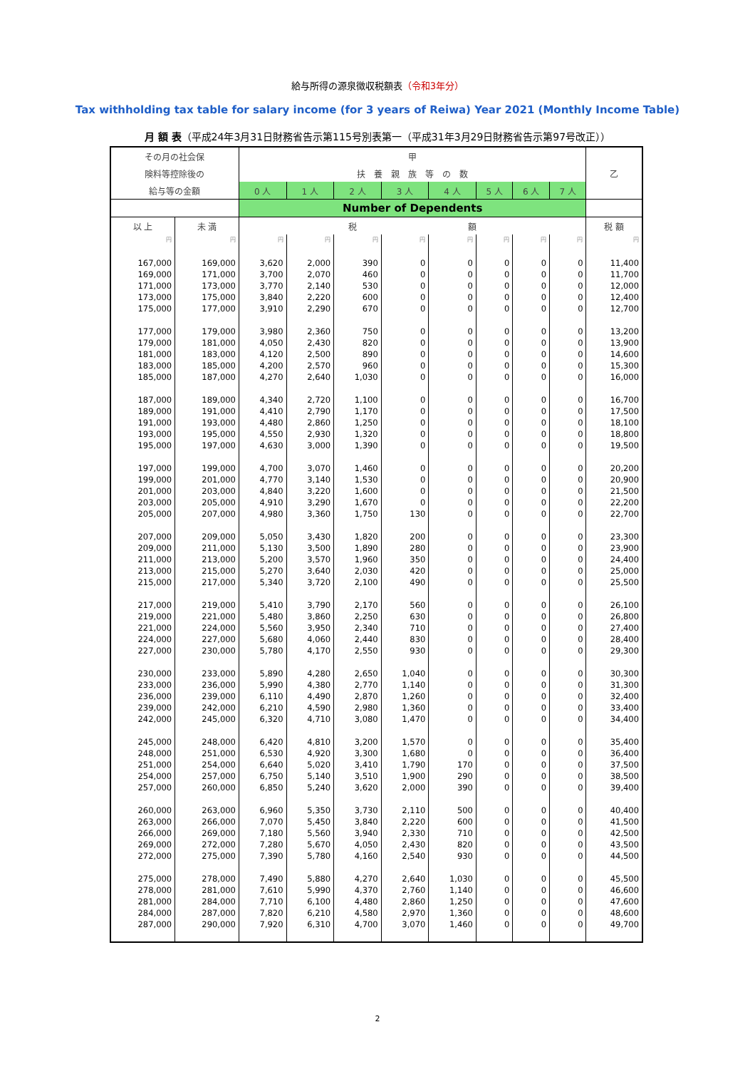給与所得の源泉徴収税額表（令和3年分）
Tax withholding tax table for salary income (for 3 years of Reiwa) Year 2021 (Monthly Income Table)
月 額 表（平成24年3月31日財務省告示第115号別表第一（平成31年3月29日財務省告示第97号改正））
| その月の社会保 | | 甲 | | | | | | | | 乙 |
| --- | --- | --- | --- | --- | --- | --- | --- | --- | --- | --- |
| 険料等控除後の | | 扶 養 親 族 等 の 数 | | | | | | | | |
| 給与等の金額 | | 0 人 | 1 人 | 2 人 | 3 人 | 4 人 | 5 人 | 6 人 | 7 人 | |
| | | Number of Dependents | | | | | | | | |
| 以 上 | 未 満 | 税 額 | | | | | | | | 税 額 |
| 円 | 円 | 円 | 円 | 円 | 円 | 円 | 円 | 円 | 円 | 円 |
| 167,000 | 169,000 | 3,620 | 2,000 | 390 | 0 | 0 | 0 | 0 | 0 | 11,400 |
| 169,000 | 171,000 | 3,700 | 2,070 | 460 | 0 | 0 | 0 | 0 | 0 | 11,700 |
| 171,000 | 173,000 | 3,770 | 2,140 | 530 | 0 | 0 | 0 | 0 | 0 | 12,000 |
| 173,000 | 175,000 | 3,840 | 2,220 | 600 | 0 | 0 | 0 | 0 | 0 | 12,400 |
| 175,000 | 177,000 | 3,910 | 2,290 | 670 | 0 | 0 | 0 | 0 | 0 | 12,700 |
| 177,000 | 179,000 | 3,980 | 2,360 | 750 | 0 | 0 | 0 | 0 | 0 | 13,200 |
| 179,000 | 181,000 | 4,050 | 2,430 | 820 | 0 | 0 | 0 | 0 | 0 | 13,900 |
| 181,000 | 183,000 | 4,120 | 2,500 | 890 | 0 | 0 | 0 | 0 | 0 | 14,600 |
| 183,000 | 185,000 | 4,200 | 2,570 | 960 | 0 | 0 | 0 | 0 | 0 | 15,300 |
| 185,000 | 187,000 | 4,270 | 2,640 | 1,030 | 0 | 0 | 0 | 0 | 0 | 16,000 |
| 187,000 | 189,000 | 4,340 | 2,720 | 1,100 | 0 | 0 | 0 | 0 | 0 | 16,700 |
| 189,000 | 191,000 | 4,410 | 2,790 | 1,170 | 0 | 0 | 0 | 0 | 0 | 17,500 |
| 191,000 | 193,000 | 4,480 | 2,860 | 1,250 | 0 | 0 | 0 | 0 | 0 | 18,100 |
| 193,000 | 195,000 | 4,550 | 2,930 | 1,320 | 0 | 0 | 0 | 0 | 0 | 18,800 |
| 195,000 | 197,000 | 4,630 | 3,000 | 1,390 | 0 | 0 | 0 | 0 | 0 | 19,500 |
| 197,000 | 199,000 | 4,700 | 3,070 | 1,460 | 0 | 0 | 0 | 0 | 0 | 20,200 |
| 199,000 | 201,000 | 4,770 | 3,140 | 1,530 | 0 | 0 | 0 | 0 | 0 | 20,900 |
| 201,000 | 203,000 | 4,840 | 3,220 | 1,600 | 0 | 0 | 0 | 0 | 0 | 21,500 |
| 203,000 | 205,000 | 4,910 | 3,290 | 1,670 | 0 | 0 | 0 | 0 | 0 | 22,200 |
| 205,000 | 207,000 | 4,980 | 3,360 | 1,750 | 130 | 0 | 0 | 0 | 0 | 22,700 |
| 207,000 | 209,000 | 5,050 | 3,430 | 1,820 | 200 | 0 | 0 | 0 | 0 | 23,300 |
| 209,000 | 211,000 | 5,130 | 3,500 | 1,890 | 280 | 0 | 0 | 0 | 0 | 23,900 |
| 211,000 | 213,000 | 5,200 | 3,570 | 1,960 | 350 | 0 | 0 | 0 | 0 | 24,400 |
| 213,000 | 215,000 | 5,270 | 3,640 | 2,030 | 420 | 0 | 0 | 0 | 0 | 25,000 |
| 215,000 | 217,000 | 5,340 | 3,720 | 2,100 | 490 | 0 | 0 | 0 | 0 | 25,500 |
| 217,000 | 219,000 | 5,410 | 3,790 | 2,170 | 560 | 0 | 0 | 0 | 0 | 26,100 |
| 219,000 | 221,000 | 5,480 | 3,860 | 2,250 | 630 | 0 | 0 | 0 | 0 | 26,800 |
| 221,000 | 224,000 | 5,560 | 3,950 | 2,340 | 710 | 0 | 0 | 0 | 0 | 27,400 |
| 224,000 | 227,000 | 5,680 | 4,060 | 2,440 | 830 | 0 | 0 | 0 | 0 | 28,400 |
| 227,000 | 230,000 | 5,780 | 4,170 | 2,550 | 930 | 0 | 0 | 0 | 0 | 29,300 |
| 230,000 | 233,000 | 5,890 | 4,280 | 2,650 | 1,040 | 0 | 0 | 0 | 0 | 30,300 |
| 233,000 | 236,000 | 5,990 | 4,380 | 2,770 | 1,140 | 0 | 0 | 0 | 0 | 31,300 |
| 236,000 | 239,000 | 6,110 | 4,490 | 2,870 | 1,260 | 0 | 0 | 0 | 0 | 32,400 |
| 239,000 | 242,000 | 6,210 | 4,590 | 2,980 | 1,360 | 0 | 0 | 0 | 0 | 33,400 |
| 242,000 | 245,000 | 6,320 | 4,710 | 3,080 | 1,470 | 0 | 0 | 0 | 0 | 34,400 |
| 245,000 | 248,000 | 6,420 | 4,810 | 3,200 | 1,570 | 0 | 0 | 0 | 0 | 35,400 |
| 248,000 | 251,000 | 6,530 | 4,920 | 3,300 | 1,680 | 0 | 0 | 0 | 0 | 36,400 |
| 251,000 | 254,000 | 6,640 | 5,020 | 3,410 | 1,790 | 170 | 0 | 0 | 0 | 37,500 |
| 254,000 | 257,000 | 6,750 | 5,140 | 3,510 | 1,900 | 290 | 0 | 0 | 0 | 38,500 |
| 257,000 | 260,000 | 6,850 | 5,240 | 3,620 | 2,000 | 390 | 0 | 0 | 0 | 39,400 |
| 260,000 | 263,000 | 6,960 | 5,350 | 3,730 | 2,110 | 500 | 0 | 0 | 0 | 40,400 |
| 263,000 | 266,000 | 7,070 | 5,450 | 3,840 | 2,220 | 600 | 0 | 0 | 0 | 41,500 |
| 266,000 | 269,000 | 7,180 | 5,560 | 3,940 | 2,330 | 710 | 0 | 0 | 0 | 42,500 |
| 269,000 | 272,000 | 7,280 | 5,670 | 4,050 | 2,430 | 820 | 0 | 0 | 0 | 43,500 |
| 272,000 | 275,000 | 7,390 | 5,780 | 4,160 | 2,540 | 930 | 0 | 0 | 0 | 44,500 |
| 275,000 | 278,000 | 7,490 | 5,880 | 4,270 | 2,640 | 1,030 | 0 | 0 | 0 | 45,500 |
| 278,000 | 281,000 | 7,610 | 5,990 | 4,370 | 2,760 | 1,140 | 0 | 0 | 0 | 46,600 |
| 281,000 | 284,000 | 7,710 | 6,100 | 4,480 | 2,860 | 1,250 | 0 | 0 | 0 | 47,600 |
| 284,000 | 287,000 | 7,820 | 6,210 | 4,580 | 2,970 | 1,360 | 0 | 0 | 0 | 48,600 |
| 287,000 | 290,000 | 7,920 | 6,310 | 4,700 | 3,070 | 1,460 | 0 | 0 | 0 | 49,700 |
2